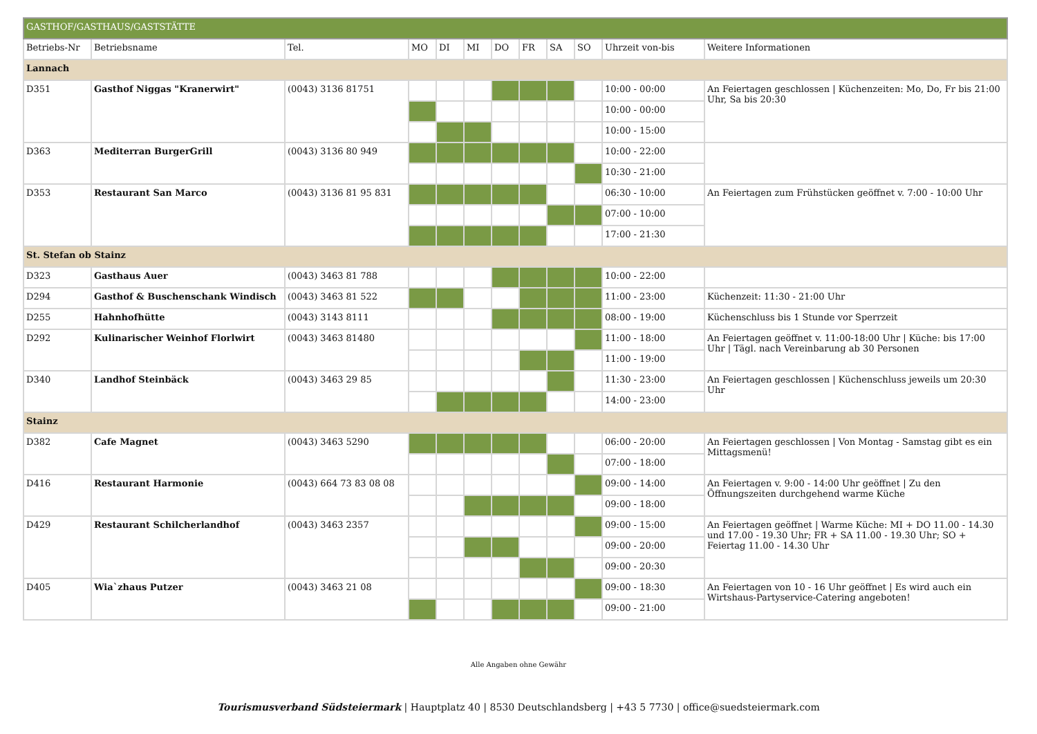| GASTHOF/GASTHAUS/GASTSTÄTTE | | | | | | | | | | | |
| Betriebs-Nr | Betriebsname | Tel. | MO | DI | MI | DO | FR | SA | SO | Uhrzeit von-bis | Weitere Informationen |
| Lannach | | | | | | | | | | | |
| D351 | Gasthof Niggas "Kranerwirt" | (0043) 3136 81751 | | | | | | | | 10:00 - 00:00 | An Feiertagen geschlossen / Küchenzeiten: Mo, Do, Fr bis 21:00 Uhr, Sa bis 20:30 |
| | | | | | | | | | | 10:00 - 00:00 | |
| | | | | | | | | | | 10:00 - 15:00 | |
| D363 | Mediterran BurgerGrill | (0043) 3136 80 949 | | | | | | | | 10:00 - 22:00 | |
| | | | | | | | | | | 10:30 - 21:00 | |
| D353 | Restaurant San Marco | (0043) 3136 81 95 831 | | | | | | | | 06:30 - 10:00 | An Feiertagen zum Frühstücken geöffnet v. 7:00 - 10:00 Uhr |
| | | | | | | | | | | 07:00 - 10:00 | |
| | | | | | | | | | | 17:00 - 21:30 | |
| St. Stefan ob Stainz | | | | | | | | | | | |
| D323 | Gasthaus Auer | (0043) 3463 81 788 | | | | | | | | 10:00 - 22:00 | |
| D294 | Gasthof & Buschenschank Windisch | (0043) 3463 81 522 | | | | | | | | 11:00 - 23:00 | Küchenzeit: 11:30 - 21:00 Uhr |
| D255 | Hahnhofhütte | (0043) 3143 8111 | | | | | | | | 08:00 - 19:00 | Küchenschluss bis 1 Stunde vor Sperrzeit |
| D292 | Kulinarischer Weinhof Florlwirt | (0043) 3463 81480 | | | | | | | | 11:00 - 18:00 | An Feiertagen geöffnet v. 11:00-18:00 Uhr / Küche: bis 17:00 Uhr / Tägl. nach Vereinbarung ab 30 Personen |
| | | | | | | | | | | 11:00 - 19:00 | |
| D340 | Landhof Steinbäck | (0043) 3463 29 85 | | | | | | | | 11:30 - 23:00 | An Feiertagen geschlossen / Küchenschluss jeweils um 20:30 Uhr |
| | | | | | | | | | | 14:00 - 23:00 | |
| Stainz | | | | | | | | | | | |
| D382 | Cafe Magnet | (0043) 3463 5290 | | | | | | | | 06:00 - 20:00 | An Feiertagen geschlossen / Von Montag - Samstag gibt es ein Mittagsmenü! |
| | | | | | | | | | | 07:00 - 18:00 | |
| D416 | Restaurant Harmonie | (0043) 664 73 83 08 08 | | | | | | | | 09:00 - 14:00 | An Feiertagen v. 9:00 - 14:00 Uhr geöffnet / Zu den Öffnungszeiten durchgehend warme Küche |
| | | | | | | | | | | 09:00 - 18:00 | |
| D429 | Restaurant Schilcherlandhof | (0043) 3463 2357 | | | | | | | | 09:00 - 15:00 | An Feiertagen geöffnet / Warme Küche: MI + DO 11.00 - 14.30 und 17.00 - 19.30 Uhr; FR + SA 11.00 - 19.30 Uhr; SO + Feiertag 11.00 - 14.30 Uhr |
| | | | | | | | | | | 09:00 - 20:00 | |
| | | | | | | | | | | 09:00 - 20:30 | |
| D405 | Wia`zhaus Putzer | (0043) 3463 21 08 | | | | | | | | 09:00 - 18:30 | An Feiertagen von 10 - 16 Uhr geöffnet / Es wird auch ein Wirtshaus-Partyservice-Catering angeboten! |
| | | | | | | | | | | 09:00 - 21:00 | |
Alle Angaben ohne Gewähr
Tourismusverband Südsteiermark | Hauptplatz 40 | 8530 Deutschlandsberg | +43 5 7730 | office@suedsteiermark.com